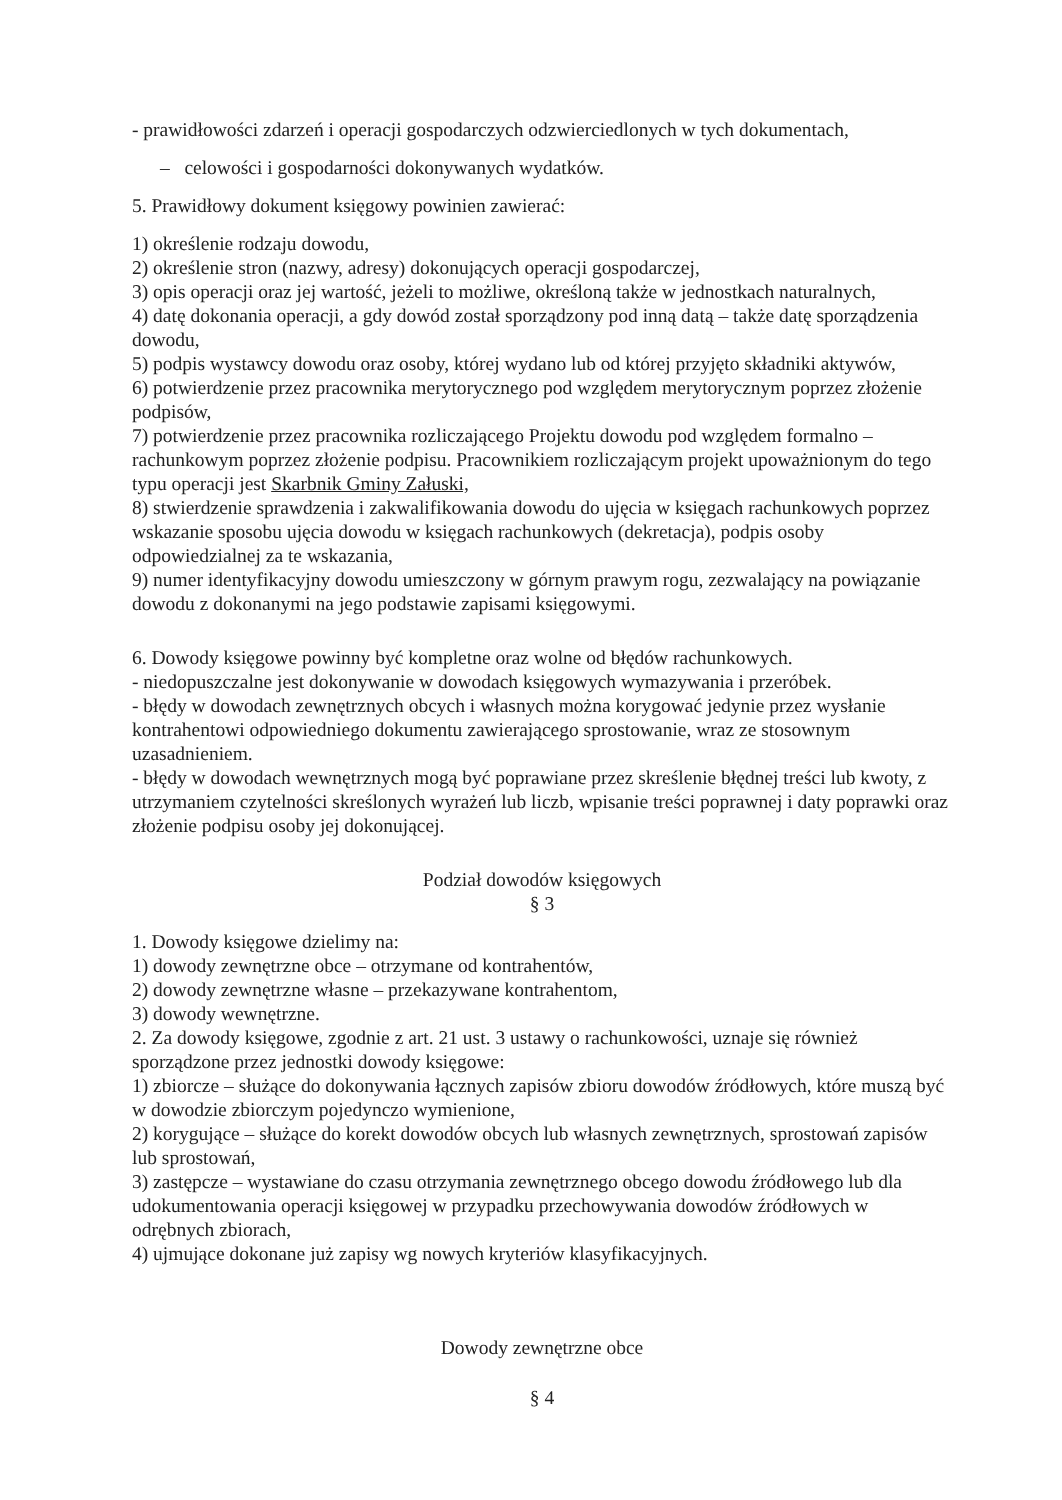- prawidłowości zdarzeń i operacji gospodarczych odzwierciedlonych w tych dokumentach,
– celowości i gospodarności dokonywanych wydatków.
5. Prawidłowy dokument księgowy powinien zawierać:
1) określenie rodzaju dowodu,
2) określenie stron (nazwy, adresy) dokonujących operacji gospodarczej,
3) opis operacji oraz jej wartość, jeżeli to możliwe, określoną także w jednostkach naturalnych,
4) datę dokonania operacji, a gdy dowód został sporządzony pod inną datą – także datę sporządzenia dowodu,
5) podpis wystawcy dowodu oraz osoby, której wydano lub od której przyjęto składniki aktywów,
6) potwierdzenie przez pracownika merytorycznego pod względem merytorycznym poprzez złożenie podpisów,
7) potwierdzenie przez pracownika rozliczającego Projektu dowodu pod względem formalno – rachunkowym poprzez złożenie podpisu. Pracownikiem rozliczającym projekt upoważnionym do tego typu operacji jest Skarbnik Gminy Załuski,
8) stwierdzenie sprawdzenia i zakwalifikowania dowodu do ujęcia w księgach rachunkowych poprzez wskazanie sposobu ujęcia dowodu w księgach rachunkowych (dekretacja), podpis osoby odpowiedzialnej za te wskazania,
9) numer identyfikacyjny dowodu umieszczony w górnym prawym rogu, zezwalający na powiązanie dowodu z dokonanymi na jego podstawie zapisami księgowymi.
6. Dowody księgowe powinny być kompletne oraz wolne od błędów rachunkowych.
- niedopuszczalne jest dokonywanie w dowodach księgowych wymazywania i przeróbek.
- błędy w dowodach zewnętrznych obcych i własnych można korygować jedynie przez wysłanie kontrahentowi odpowiedniego dokumentu zawierającego sprostowanie, wraz ze stosownym uzasadnieniem.
- błędy w dowodach wewnętrznych mogą być poprawiane przez skreślenie błędnej treści lub kwoty, z utrzymaniem czytelności skreślonych wyrażeń lub liczb, wpisanie treści poprawnej i daty poprawki oraz złożenie podpisu osoby jej dokonującej.
Podział dowodów księgowych
§ 3
1. Dowody księgowe dzielimy na:
1) dowody zewnętrzne obce – otrzymane od kontrahentów,
2) dowody zewnętrzne własne – przekazywane kontrahentom,
3) dowody wewnętrzne.
2. Za dowody księgowe, zgodnie z art. 21 ust. 3 ustawy o rachunkowości, uznaje się również sporządzone przez jednostki dowody księgowe:
1) zbiorcze – służące do dokonywania łącznych zapisów zbioru dowodów źródłowych, które muszą być w dowodzie zbiorczym pojedynczo wymienione,
2) korygujące – służące do korekt dowodów obcych lub własnych zewnętrznych, sprostowań zapisów lub sprostowań,
3) zastępcze – wystawiane do czasu otrzymania zewnętrznego obcego dowodu źródłowego lub dla udokumentowania operacji księgowej w przypadku przechowywania dowodów źródłowych w odrębnych zbiorach,
4) ujmujące dokonane już zapisy wg nowych kryteriów klasyfikacyjnych.
Dowody zewnętrzne obce
§ 4